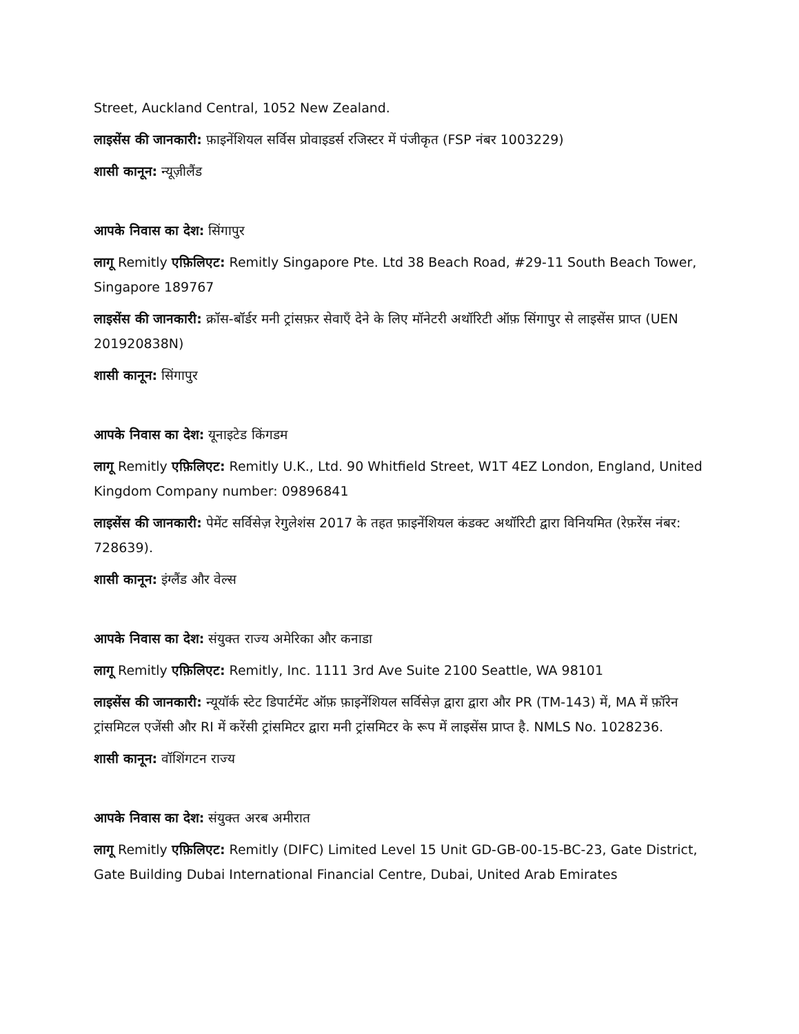Street, Auckland Central, 1052 New Zealand.
लाइसेंस की जानकारी: फ़ाइनेंशियल सर्विस प्रोवाइडर्स रजिस्टर में पंजीकृत (FSP नंबर 1003229)
शासी कानून: न्यूज़ीलैंड
आपके निवास का देश: सिंगापुर
लागू Remitly एफ़िलिएट: Remitly Singapore Pte. Ltd 38 Beach Road, #29-11 South Beach Tower, Singapore 189767
लाइसेंस की जानकारी: क्रॉस-बॉर्डर मनी ट्रांसफ़र सेवाएँ देने के लिए मॉनेटरी अथॉरिटी ऑफ़ सिंगापुर से लाइसेंस प्राप्त (UEN 201920838N)
शासी कानून: सिंगापुर
आपके निवास का देश: यूनाइटेड किंगडम
लागू Remitly एफ़िलिएट: Remitly U.K., Ltd. 90 Whitfield Street, W1T 4EZ London, England, United Kingdom Company number: 09896841
लाइसेंस की जानकारी: पेमेंट सर्विसेज़ रेगुलेशंस 2017 के तहत फ़ाइनेंशियल कंडक्ट अथॉरिटी द्वारा विनियमित (रेफ़रेंस नंबर: 728639).
शासी कानून: इंग्लैंड और वेल्स
आपके निवास का देश: संयुक्त राज्य अमेरिका और कनाडा
लागू Remitly एफ़िलिएट: Remitly, Inc. 1111 3rd Ave Suite 2100 Seattle, WA 98101
लाइसेंस की जानकारी: न्यूयॉर्क स्टेट डिपार्टमेंट ऑफ़ फ़ाइनेंशियल सर्विसेज़ द्वारा द्वारा और PR (TM-143) में, MA में फ़ॉरेन ट्रांसमिटल एजेंसी और RI में करेंसी ट्रांसमिटर द्वारा मनी ट्रांसमिटर के रूप में लाइसेंस प्राप्त है. NMLS No. 1028236.
शासी कानून: वॉशिंगटन राज्य
आपके निवास का देश: संयुक्त अरब अमीरात
लागू Remitly एफ़िलिएट: Remitly (DIFC) Limited Level 15 Unit GD-GB-00-15-BC-23, Gate District, Gate Building Dubai International Financial Centre, Dubai, United Arab Emirates